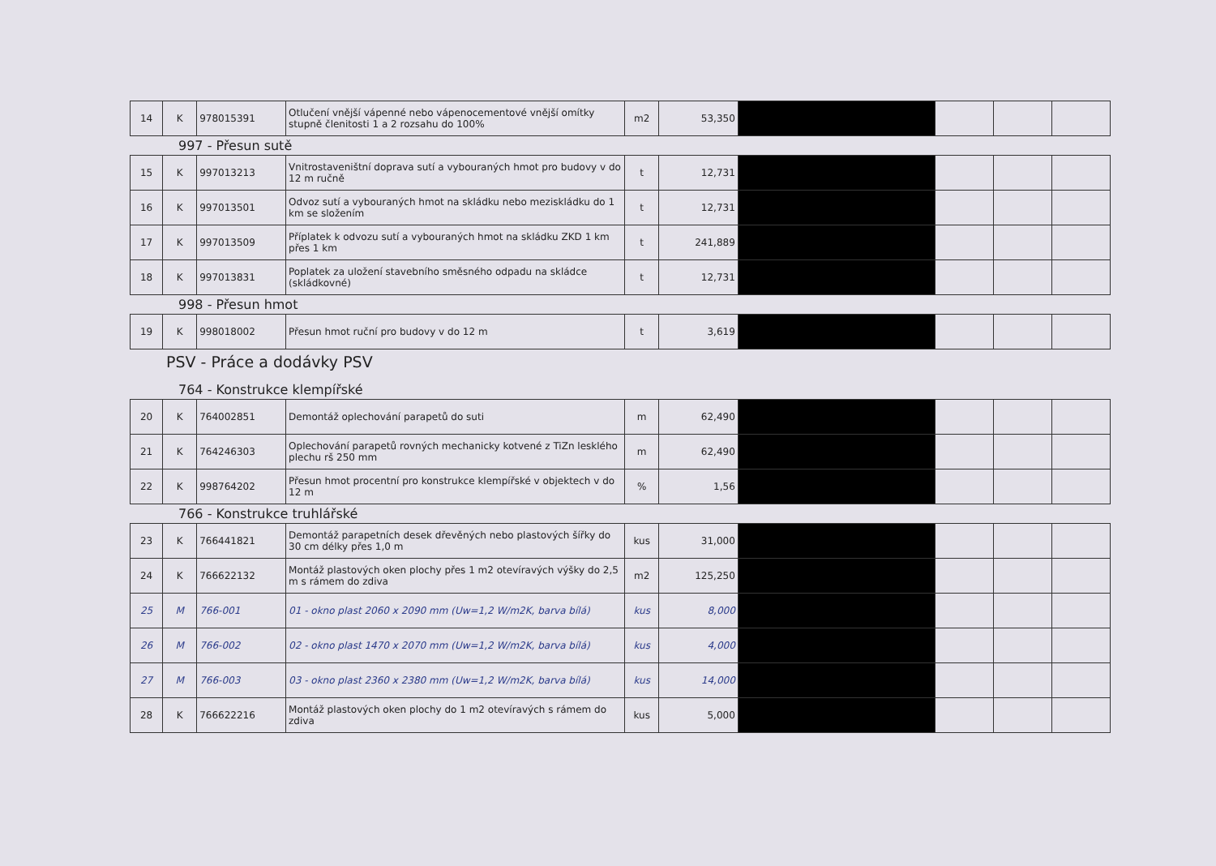| 14 | K | 978015391 | Otlučení vnější vápenné nebo vápenocementové vnější omítky stupně členitosti 1 a 2 rozsahu do 100% | m2 | 53,350 | | | | |
997 - Přesun sutě
| 15 | K | 997013213 | Vnitrostaveništní doprava sutí a vybouraných hmot pro budovy v do 12 m ručně | t | 12,731 | | | | |
| 16 | K | 997013501 | Odvoz sutí a vybouraných hmot na skládku nebo meziskládku do 1 km se složením | t | 12,731 | | | | |
| 17 | K | 997013509 | Příplatek k odvozu sutí a vybouraných hmot na skládku ZKD 1 km přes 1 km | t | 241,889 | | | | |
| 18 | K | 997013831 | Poplatek za uložení stavebního směsného odpadu na skládce (skládkovné) | t | 12,731 | | | | |
998 - Přesun hmot
| 19 | K | 998018002 | Přesun hmot ruční pro budovy v do 12 m | t | 3,619 | | | | |
PSV - Práce a dodávky PSV
764 - Konstrukce klempířské
| 20 | K | 764002851 | Demontáž oplechování parapetů do suti | m | 62,490 | | | | |
| 21 | K | 764246303 | Oplechování parapetů rovných mechanicky kotvené z TiZn lesklého plechu rš 250 mm | m | 62,490 | | | | |
| 22 | K | 998764202 | Přesun hmot procentní pro konstrukce klempířské v objektech v do 12 m | % | 1,56 | | | | |
766 - Konstrukce truhlářské
| 23 | K | 766441821 | Demontáž parapetních desek dřevěných nebo plastových šířky do 30 cm délky přes 1,0 m | kus | 31,000 | | | | |
| 24 | K | 766622132 | Montáž plastových oken plochy přes 1 m2 otevíravých výšky do 2,5 m s rámem do zdiva | m2 | 125,250 | | | | |
| 25 | M | 766-001 | 01 - okno plast 2060 x 2090 mm (Uw=1,2 W/m2K, barva bílá) | kus | 8,000 | | | | |
| 26 | M | 766-002 | 02 - okno plast 1470 x 2070 mm (Uw=1,2 W/m2K, barva bílá) | kus | 4,000 | | | | |
| 27 | M | 766-003 | 03 - okno plast 2360 x 2380 mm (Uw=1,2 W/m2K, barva bílá) | kus | 14,000 | | | | |
| 28 | K | 766622216 | Montáž plastových oken plochy do 1 m2 otevíravých s rámem do zdiva | kus | 5,000 | | | | |